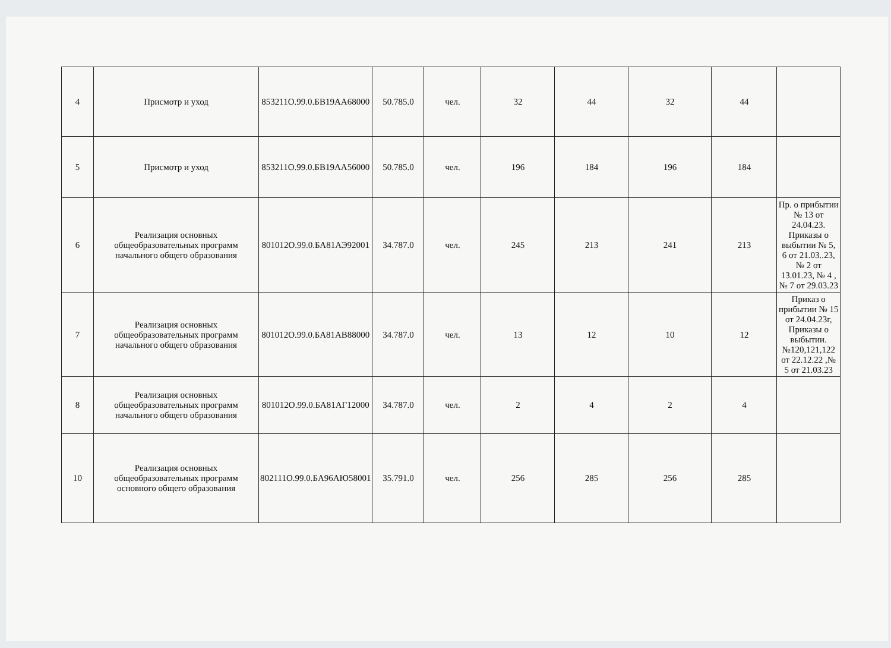| 4 | Присмотр и уход | 853211О.99.0.БВ19АА68000 | 50.785.0 | чел. | 32 | 44 | 32 | 44 | |
| 5 | Присмотр и уход | 853211О.99.0.БВ19АА56000 | 50.785.0 | чел. | 196 | 184 | 196 | 184 | |
| 6 | Реализация основных общеобразовательных программ начального общего образования | 801012О.99.0.БА81АЭ92001 | 34.787.0 | чел. | 245 | 213 | 241 | 213 | Пр. о прибытии № 13 от 24.04.23. Приказы о выбытии № 5, 6 от 21.03..23, № 2 от 13.01.23, № 4 , № 7 от 29.03.23 |
| 7 | Реализация основных общеобразовательных программ начального общего образования | 801012О.99.0.БА81АВ88000 | 34.787.0 | чел. | 13 | 12 | 10 | 12 | Приказ о прибытии № 15 от 24.04.23г, Приказы о выбытии. №120,121,122 от 22.12.22 ,№ 5 от 21.03.23 |
| 8 | Реализация основных общеобразовательных программ начального общего образования | 801012О.99.0.БА81АГ12000 | 34.787.0 | чел. | 2 | 4 | 2 | 4 | |
| 10 | Реализация основных общеобразовательных программ основного общего образования | 802111О.99.0.БА96АЮ58001 | 35.791.0 | чел. | 256 | 285 | 256 | 285 | |